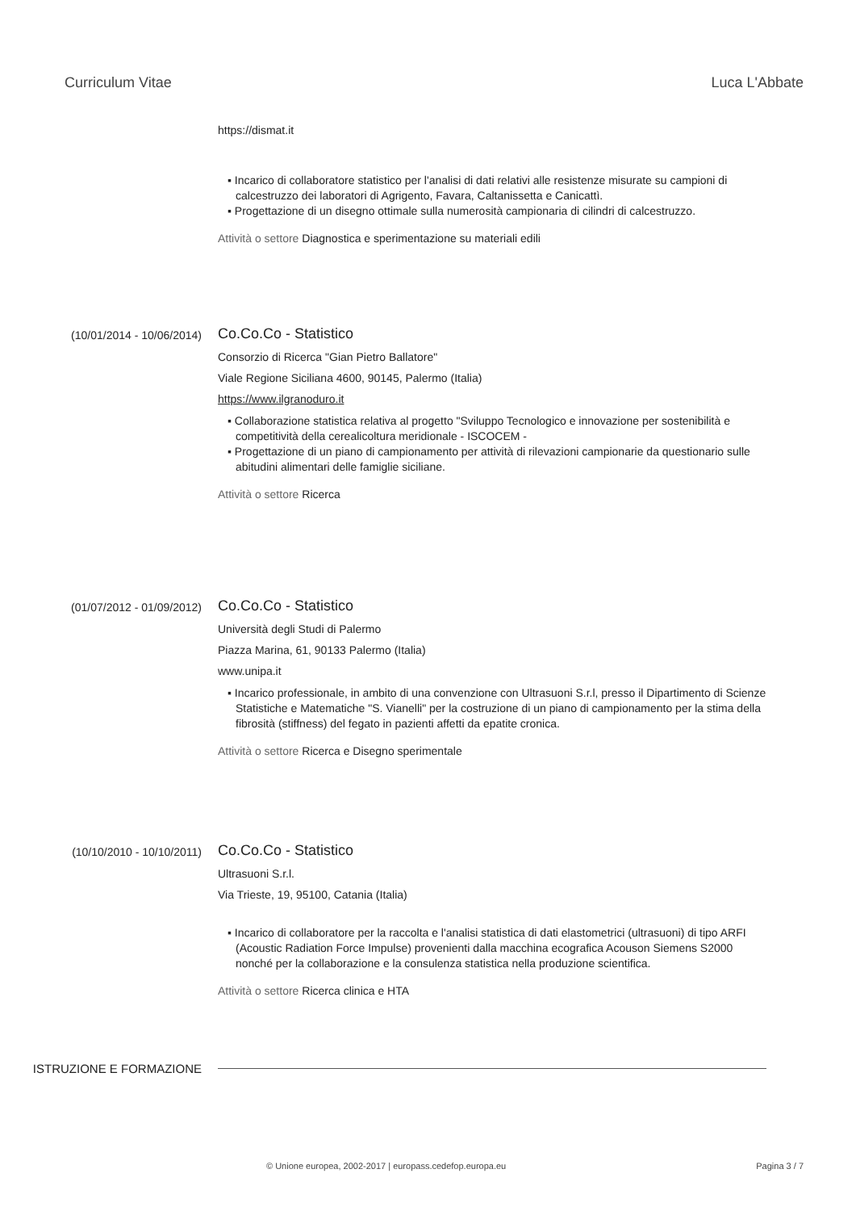Curriculum Vitae Luca L'Abbate
https://dismat.it
▪ Incarico di collaboratore statistico per l'analisi di dati relativi alle resistenze misurate su campioni di calcestruzzo dei laboratori di Agrigento, Favara, Caltanissetta e Canicattì.
▪ Progettazione di un disegno ottimale sulla numerosità campionaria di cilindri di calcestruzzo.
Attività o settore Diagnostica e sperimentazione su materiali edili
(10/01/2014 - 10/06/2014)
Co.Co.Co - Statistico
Consorzio di Ricerca "Gian Pietro Ballatore"
Viale Regione Siciliana 4600, 90145, Palermo (Italia)
https://www.ilgranoduro.it
▪ Collaborazione statistica relativa al progetto "Sviluppo Tecnologico e innovazione per sostenibilità e competitività della cerealicoltura meridionale - ISCOCEM -
▪ Progettazione di un piano di campionamento per attività di rilevazioni campionarie da questionario sulle abitudini alimentari delle famiglie siciliane.
Attività o settore Ricerca
(01/07/2012 - 01/09/2012)
Co.Co.Co - Statistico
Università degli Studi di Palermo
Piazza Marina, 61, 90133 Palermo (Italia)
www.unipa.it
▪ Incarico professionale, in ambito di una convenzione con Ultrasuoni S.r.l, presso il Dipartimento di Scienze Statistiche e Matematiche "S. Vianelli" per la costruzione di un piano di campionamento per la stima della fibrosità (stiffness) del fegato in pazienti affetti da epatite cronica.
Attività o settore Ricerca e Disegno sperimentale
(10/10/2010 - 10/10/2011)
Co.Co.Co - Statistico
Ultrasuoni S.r.l.
Via Trieste, 19, 95100, Catania (Italia)
▪ Incarico di collaboratore per la raccolta e l'analisi statistica di dati elastometrici (ultrasuoni) di tipo ARFI (Acoustic Radiation Force Impulse) provenienti dalla macchina ecografica Acouson Siemens S2000 nonché per la collaborazione e la consulenza statistica nella produzione scientifica.
Attività o settore Ricerca clinica e HTA
ISTRUZIONE E FORMAZIONE
© Unione europea, 2002-2017 | europass.cedefop.europa.eu Pagina 3 / 7